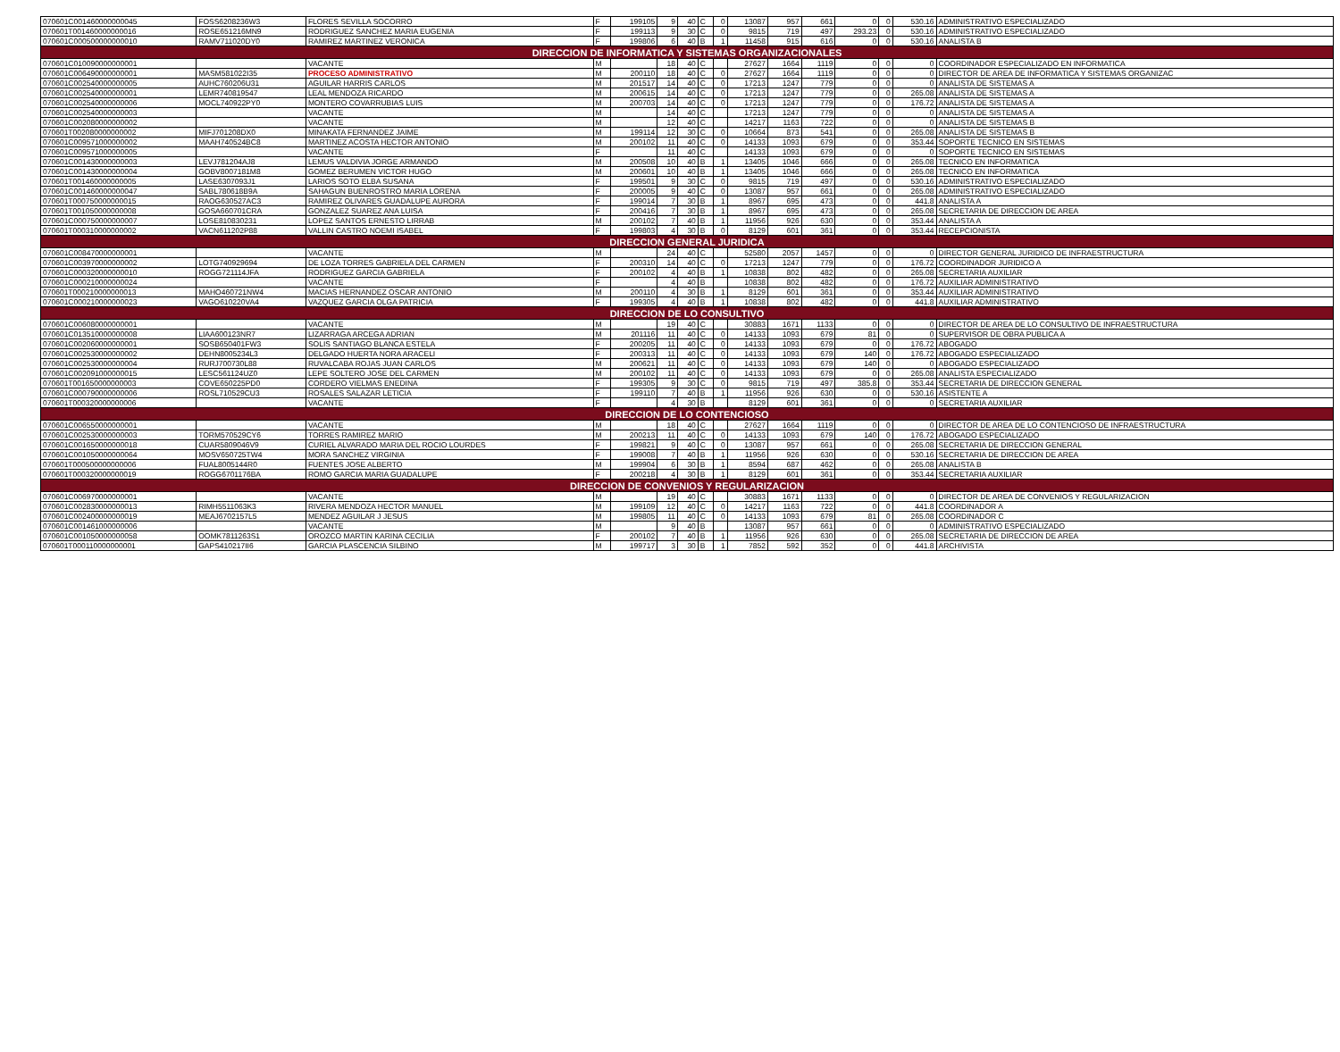| 070601C001460000000045 | FOSS6208236W3 | FLORES SEVILLA SOCORRO | F | 199105 | 9 | 40 | C | 0 | 13087 | 957 | 661 | 0 | 0 | 530.16 | ADMINISTRATIVO ESPECIALIZADO |
| 070601T001460000000016 | ROSE651216MN9 | RODRIGUEZ SANCHEZ MARIA EUGENIA | F | 199113 | 9 | 30 | C | 0 | 9815 | 719 | 497 | 293.23 | 0 | 530.16 | ADMINISTRATIVO ESPECIALIZADO |
| 070601C000500000000010 | RAMV711020DY0 | RAMIREZ MARTINEZ VERONICA | F | 199806 | 6 | 40 | B | 1 | 11458 | 915 | 616 | 0 | 0 | 530.16 | ANALISTA B |
| DIRECCION DE INFORMATICA Y SISTEMAS ORGANIZACIONALES | | | | | | | | | | | | | | | |
| 070601C010090000000001 | | VACANTE | M | | 18 | 40 | C | | 27627 | 1664 | 1119 | 0 | 0 | 0 | COORDINADOR ESPECIALIZADO EN INFORMATICA |
| 070601C006490000000001 | MASM581022I35 | PROCESO ADMINISTRATIVO | M | 200110 | 18 | 40 | C | 0 | 27627 | 1664 | 1119 | 0 | 0 | 0 | DIRECTOR DE AREA DE INFORMATICA Y SISTEMAS ORGANIZAC |
| 070601C002540000000005 | AUHC760206U31 | AGUILAR HARRIS CARLOS | M | 201517 | 14 | 40 | C | 0 | 17213 | 1247 | 779 | 0 | 0 | 0 | ANALISTA DE SISTEMAS A |
| 070601C002540000000001 | LEMR740819547 | LEAL MENDOZA RICARDO | M | 200615 | 14 | 40 | C | 0 | 17213 | 1247 | 779 | 0 | 0 | 265.08 | ANALISTA DE SISTEMAS A |
| 070601C002540000000006 | MOCL740922PY0 | MONTERO COVARRUBIAS LUIS | M | 200703 | 14 | 40 | C | 0 | 17213 | 1247 | 779 | 0 | 0 | 176.72 | ANALISTA DE SISTEMAS A |
| 070601C002540000000003 | | VACANTE | M | | 14 | 40 | C | | 17213 | 1247 | 779 | 0 | 0 | 0 | ANALISTA DE SISTEMAS A |
| 070601C002080000000002 | | VACANTE | M | | 12 | 40 | C | | 14217 | 1163 | 722 | 0 | 0 | 0 | ANALISTA DE SISTEMAS B |
| 070601T002080000000002 | MIFJ701208DX0 | MINAKATA FERNANDEZ JAIME | M | 199114 | 12 | 30 | C | 0 | 10664 | 873 | 541 | 0 | 0 | 265.08 | ANALISTA DE SISTEMAS B |
| 070601C009571000000002 | MAAH740524BC8 | MARTINEZ ACOSTA HECTOR ANTONIO | M | 200102 | 11 | 40 | C | 0 | 14133 | 1093 | 679 | 0 | 0 | 353.44 | SOPORTE TECNICO EN SISTEMAS |
| 070601C009571000000005 | | VACANTE | F | | 11 | 40 | C | | 14133 | 1093 | 679 | 0 | 0 | 0 | SOPORTE TECNICO EN SISTEMAS |
| 070601C001430000000003 | LEVJ781204AJ8 | LEMUS VALDIVIA JORGE ARMANDO | M | 200508 | 10 | 40 | B | 1 | 13405 | 1046 | 666 | 0 | 0 | 265.08 | TECNICO EN INFORMATICA |
| 070601C001430000000004 | GOBV8007181M8 | GOMEZ BERUMEN VICTOR HUGO | M | 200601 | 10 | 40 | B | 1 | 13405 | 1046 | 666 | 0 | 0 | 265.08 | TECNICO EN INFORMATICA |
| 070601T001460000000005 | LASE6307093J1 | LARIOS SOTO ELBA SUSANA | F | 199501 | 9 | 30 | C | 0 | 9815 | 719 | 497 | 0 | 0 | 530.16 | ADMINISTRATIVO ESPECIALIZADO |
| 070601C001460000000047 | SABL780618B9A | SAHAGUN BUENROSTRO MARIA LORENA | F | 200005 | 9 | 40 | C | 0 | 13087 | 957 | 661 | 0 | 0 | 265.08 | ADMINISTRATIVO ESPECIALIZADO |
| 070601T000750000000015 | RAOG630527AC3 | RAMIREZ OLIVARES GUADALUPE AURORA | F | 199014 | 7 | 30 | B | 1 | 8967 | 695 | 473 | 0 | 0 | 441.8 | ANALISTA A |
| 070601T001050000000008 | GOSA660701CRA | GONZALEZ SUAREZ ANA LUISA | F | 200416 | 7 | 30 | B | 1 | 8967 | 695 | 473 | 0 | 0 | 265.08 | SECRETARIA DE DIRECCION DE AREA |
| 070601C000750000000007 | LOSE810830231 | LOPEZ SANTOS ERNESTO LIRRAB | M | 200102 | 7 | 40 | B | 1 | 11956 | 926 | 630 | 0 | 0 | 353.44 | ANALISTA A |
| 070601T000310000000002 | VACN611202P88 | VALLIN CASTRO NOEMI ISABEL | F | 199803 | 4 | 30 | B | 0 | 8129 | 601 | 361 | 0 | 0 | 353.44 | RECEPCIONISTA |
| DIRECCION GENERAL JURIDICA | | | | | | | | | | | | | | | |
| 070601C008470000000001 | | VACANTE | M | | 24 | 40 | C | | 52580 | 2057 | 1457 | 0 | 0 | 0 | DIRECTOR GENERAL JURIDICO DE INFRAESTRUCTURA |
| 070601C003970000000002 | LOTG740929694 | DE LOZA TORRES GABRIELA DEL CARMEN | F | 200310 | 14 | 40 | C | 0 | 17213 | 1247 | 779 | 0 | 0 | 176.72 | COORDINADOR JURIDICO A |
| 070601C000320000000010 | ROGG721114JFA | RODRIGUEZ GARCIA GABRIELA | F | 200102 | 4 | 40 | B | 1 | 10838 | 802 | 482 | 0 | 0 | 265.08 | SECRETARIA AUXILIAR |
| 070601C000210000000024 | | VACANTE | F | | 4 | 40 | B | | 10838 | 802 | 482 | 0 | 0 | 176.72 | AUXILIAR ADMINISTRATIVO |
| 070601T000210000000013 | MAHO460721NW4 | MACIAS HERNANDEZ OSCAR ANTONIO | M | 200110 | 4 | 30 | B | 1 | 8129 | 601 | 361 | 0 | 0 | 353.44 | AUXILIAR ADMINISTRATIVO |
| 070601C000210000000023 | VAGO610220VA4 | VAZQUEZ GARCIA OLGA PATRICIA | F | 199305 | 4 | 40 | B | 1 | 10838 | 802 | 482 | 0 | 0 | 441.8 | AUXILIAR ADMINISTRATIVO |
| DIRECCION DE LO CONSULTIVO | | | | | | | | | | | | | | | |
| 070601C006080000000001 | | VACANTE | M | | 19 | 40 | C | | 30883 | 1671 | 1133 | 0 | 0 | 0 | DIRECTOR DE AREA DE LO CONSULTIVO DE INFRAESTRUCTURA |
| 070601C013510000000008 | LIAA600123NR7 | LIZARRAGA ARCEGA ADRIAN | M | 201116 | 11 | 40 | C | 0 | 14133 | 1093 | 679 | 81 | 0 | 0 | SUPERVISOR DE OBRA PUBLICA A |
| 070601C002060000000001 | SOSB650401FW3 | SOLIS SANTIAGO BLANCA ESTELA | F | 200205 | 11 | 40 | C | 0 | 14133 | 1093 | 679 | 0 | 0 | 176.72 | ABOGADO |
| 070601C002530000000002 | DEHN8005234L3 | DELGADO HUERTA NORA ARACELI | F | 200313 | 11 | 40 | C | 0 | 14133 | 1093 | 679 | 140 | 0 | 176.72 | ABOGADO ESPECIALIZADO |
| 070601C002530000000004 | RURJ700730L88 | RUVALCABA ROJAS JUAN CARLOS | M | 200621 | 11 | 40 | C | 0 | 14133 | 1093 | 679 | 140 | 0 | 0 | ABOGADO ESPECIALIZADO |
| 070601C002091000000015 | LESC561124UZ0 | LEPE SOLTERO JOSE DEL CARMEN | M | 200102 | 11 | 40 | C | 0 | 14133 | 1093 | 679 | 0 | 0 | 265.08 | ANALISTA ESPECIALIZADO |
| 070601T001650000000003 | COVE650225PD0 | CORDERO VIELMAS ENEDINA | F | 199305 | 9 | 30 | C | 0 | 9815 | 719 | 497 | 385.8 | 0 | 353.44 | SECRETARIA DE DIRECCION GENERAL |
| 070601C000790000000006 | ROSL710529CU3 | ROSALES SALAZAR LETICIA | F | 199110 | 7 | 40 | B | 1 | 11956 | 926 | 630 | 0 | 0 | 530.16 | ASISTENTE A |
| 070601T000320000000006 | | VACANTE | F | | 4 | 30 | B | | 8129 | 601 | 361 | 0 | 0 | 0 | SECRETARIA AUXILIAR |
| DIRECCION DE LO CONTENCIOSO | | | | | | | | | | | | | | | |
| 070601C006550000000001 | | VACANTE | M | | 18 | 40 | C | | 27627 | 1664 | 1119 | 0 | 0 | 0 | DIRECTOR DE AREA DE LO CONTENCIOSO DE INFRAESTRUCTURA |
| 070601C002530000000003 | TORM570529CY6 | TORRES RAMIREZ MARIO | M | 200213 | 11 | 40 | C | 0 | 14133 | 1093 | 679 | 140 | 0 | 176.72 | ABOGADO ESPECIALIZADO |
| 070601C001650000000018 | CUAR5809046V9 | CURIEL ALVARADO MARIA DEL ROCIO LOURDES | F | 199821 | 9 | 40 | C | 0 | 13087 | 957 | 661 | 0 | 0 | 265.08 | SECRETARIA DE DIRECCION GENERAL |
| 070601C001050000000064 | MOSV650725TW4 | MORA SANCHEZ VIRGINIA | F | 199008 | 7 | 40 | B | 1 | 11956 | 926 | 630 | 0 | 0 | 530.16 | SECRETARIA DE DIRECCION DE AREA |
| 070601T000500000000006 | FUAL8005144R0 | FUENTES JOSE ALBERTO | M | 199904 | 6 | 30 | B | 1 | 8594 | 687 | 462 | 0 | 0 | 265.08 | ANALISTA B |
| 070601T000320000000019 | ROGG6701176BA | ROMO GARCIA MARIA GUADALUPE | F | 200218 | 4 | 30 | B | 1 | 8129 | 601 | 361 | 0 | 0 | 353.44 | SECRETARIA AUXILIAR |
| DIRECCION DE CONVENIOS Y REGULARIZACION | | | | | | | | | | | | | | | |
| 070601C006970000000001 | | VACANTE | M | | 19 | 40 | C | | 30883 | 1671 | 1133 | 0 | 0 | 0 | DIRECTOR DE AREA DE CONVENIOS Y REGULARIZACION |
| 070601C002830000000013 | RIMH5511063K3 | RIVERA MENDOZA HECTOR MANUEL | M | 199109 | 12 | 40 | C | 0 | 14217 | 1163 | 722 | 0 | 0 | 441.8 | COORDINADOR A |
| 070601C002400000000019 | MEAJ6702157L5 | MENDEZ AGUILAR J JESUS | M | 199805 | 11 | 40 | C | 0 | 14133 | 1093 | 679 | 81 | 0 | 265.08 | COORDINADOR C |
| 070601C001461000000006 | | VACANTE | M | | 9 | 40 | B | | 13087 | 957 | 661 | 0 | 0 | 0 | ADMINISTRATIVO ESPECIALIZADO |
| 070601C001050000000058 | OOMK7811263S1 | OROZCO MARTIN KARINA CECILIA | F | 200102 | 7 | 40 | B | 1 | 11956 | 926 | 630 | 0 | 0 | 265.08 | SECRETARIA DE DIRECCION DE AREA |
| 070601T000110000000001 | GAPS410217II6 | GARCIA PLASCENCIA SILBINO | M | 199717 | 3 | 30 | B | 1 | 7852 | 592 | 352 | 0 | 0 | 441.8 | ARCHIVISTA |